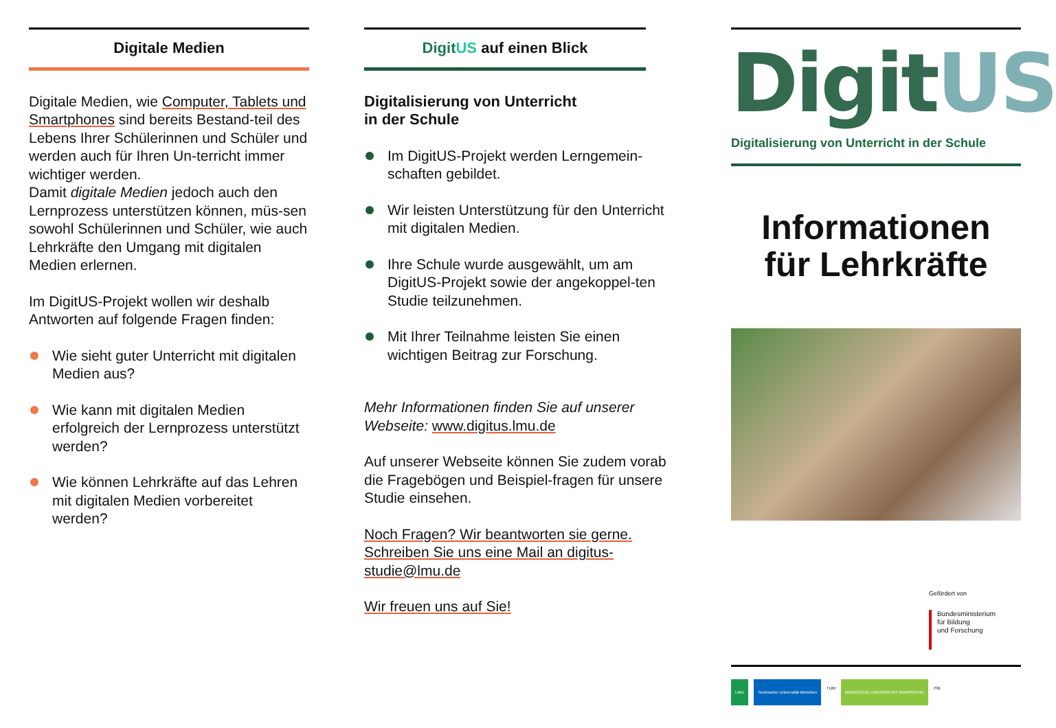Digitale Medien
Digitale Medien, wie Computer, Tablets und Smartphones sind bereits Bestand-teil des Lebens Ihrer Schülerinnen und Schüler und werden auch für Ihren Un-terricht immer wichtiger werden.
Damit digitale Medien jedoch auch den Lernprozess unterstützen können, müs-sen sowohl Schülerinnen und Schüler, wie auch Lehrkräfte den Umgang mit digitalen Medien erlernen.
Im DigitUS-Projekt wollen wir deshalb Antworten auf folgende Fragen finden:
Wie sieht guter Unterricht mit digitalen Medien aus?
Wie kann mit digitalen Medien erfolgreich der Lernprozess unterstützt werden?
Wie können Lehrkräfte auf das Lehren mit digitalen Medien vorbereitet werden?
Digit US auf einen Blick
Digitalisierung von Unterricht
in der Schule
Im DigitUS-Projekt werden Lerngemein-schaften gebildet.
Wir leisten Unterstützung für den Unterricht mit digitalen Medien.
Ihre Schule wurde ausgewählt, um am DigitUS-Projekt sowie der angekoppel-ten Studie teilzunehmen.
Mit Ihrer Teilnahme leisten Sie einen wichtigen Beitrag zur Forschung.
Mehr Informationen finden Sie auf unserer Webseite: www.digitus.lmu.de
Auf unserer Webseite können Sie zudem vorab die Fragebögen und Beispiel-fragen für unsere Studie einsehen.
Noch Fragen? Wir beantworten sie gerne. Schreiben Sie uns eine Mail an digitus-studie@lmu.de
Wir freuen uns auf Sie!
DigitUS
Digitalisierung von Unterricht in der Schule
Informationen
für Lehrkräfte
Gefördert von
Bundesministerium
für Bildung
und Forschung
LMU Technische Universität München TUM BERGISCHE UNIVERSITÄT WUPPERTAL ISB